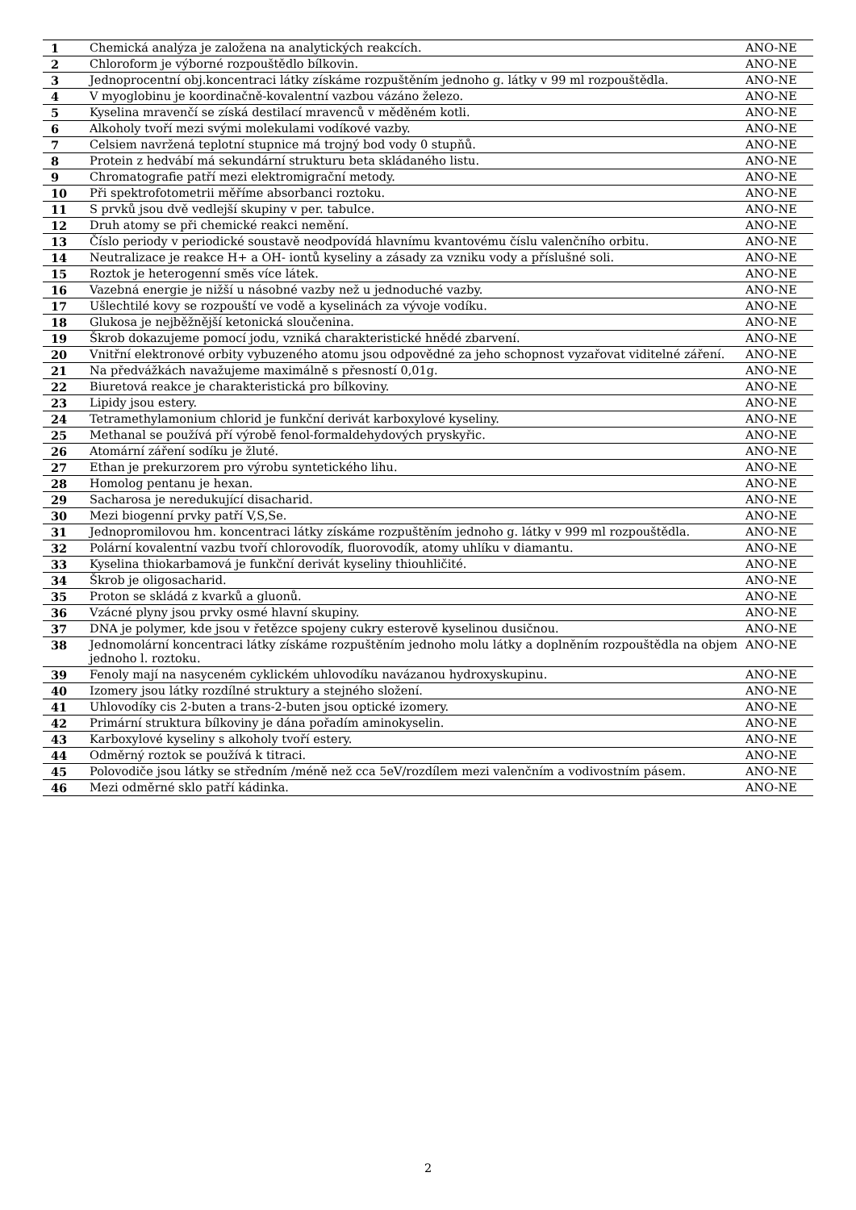| 1 | Chemická analýza je založena na analytických reakcích. | ANO-NE |
| 2 | Chloroform je výborné rozpouštědlo bílkovin. | ANO-NE |
| 3 | Jednoprocentní obj.koncentraci látky získáme rozpuštěním jednoho g. látky v 99 ml rozpouštědla. | ANO-NE |
| 4 | V myoglobinu je koordinačně-kovalentní vazbou vázáno železo. | ANO-NE |
| 5 | Kyselina mravenčí se získá destilací mravenců v měděném kotli. | ANO-NE |
| 6 | Alkoholy tvoří mezi svými molekulami vodíkové vazby. | ANO-NE |
| 7 | Celsiem navržená teplotní stupnice má trojný bod vody 0 stupňů. | ANO-NE |
| 8 | Protein z hedvábí má sekundární strukturu beta skládaného listu. | ANO-NE |
| 9 | Chromatografie patří mezi elektromigrační metody. | ANO-NE |
| 10 | Při spektrofotometrii měříme absorbanci roztoku. | ANO-NE |
| 11 | S prvků jsou dvě vedlejší skupiny v per. tabulce. | ANO-NE |
| 12 | Druh atomy se při chemické reakci nemění. | ANO-NE |
| 13 | Číslo periody v periodické soustavě neodpovídá hlavnímu kvantovému číslu valenčního orbitu. | ANO-NE |
| 14 | Neutralizace je reakce H+ a OH- iontů kyseliny a zásady za vzniku vody a příslušné soli. | ANO-NE |
| 15 | Roztok je heterogenní směs více látek. | ANO-NE |
| 16 | Vazebná energie je nižší u násobné vazby než u jednoduché vazby. | ANO-NE |
| 17 | Ušlechtilé kovy se rozpouští ve vodě a kyselinách za vývoje vodíku. | ANO-NE |
| 18 | Glukosa je nejběžnější ketonická sloučenina. | ANO-NE |
| 19 | Škrob dokazujeme pomocí jodu, vzniká charakteristické hnědé zbarvení. | ANO-NE |
| 20 | Vnitřní elektronové orbity vybuzeného atomu jsou odpovědné za jeho schopnost vyzařovat viditelné záření. | ANO-NE |
| 21 | Na předvážkách navažujeme maximálně s přesností 0,01g. | ANO-NE |
| 22 | Biuretová reakce je charakteristická pro bílkoviny. | ANO-NE |
| 23 | Lipidy jsou estery. | ANO-NE |
| 24 | Tetramethylamonium chlorid je funkční derivát karboxylové kyseliny. | ANO-NE |
| 25 | Methanal se používá pří výrobě fenol-formaldehydových pryskyřic. | ANO-NE |
| 26 | Atomární záření sodíku je žluté. | ANO-NE |
| 27 | Ethan je prekurzorem pro výrobu syntetického lihu. | ANO-NE |
| 28 | Homolog pentanu je hexan. | ANO-NE |
| 29 | Sacharosa je neredukující disacharid. | ANO-NE |
| 30 | Mezi biogenní prvky patří V,S,Se. | ANO-NE |
| 31 | Jednopromilovou hm. koncentraci látky získáme rozpuštěním jednoho g. látky v 999 ml rozpouštědla. | ANO-NE |
| 32 | Polární kovalentní vazbu tvoří chlorovodík, fluorovodík, atomy uhlíku v diamantu. | ANO-NE |
| 33 | Kyselina thiokarbamová je funkční derivát kyseliny thiouhličité. | ANO-NE |
| 34 | Škrob je oligosacharid. | ANO-NE |
| 35 | Proton se skládá z kvarků a gluonů. | ANO-NE |
| 36 | Vzácné plyny jsou prvky osmé hlavní skupiny. | ANO-NE |
| 37 | DNA je polymer, kde jsou v řetězce spojeny cukry esterově kyselinou dusičnou. | ANO-NE |
| 38 | Jednomolární koncentraci látky získáme rozpuštěním jednoho molu látky a doplněním rozpouštědla na objem jednoho l. roztoku. | ANO-NE |
| 39 | Fenoly mají na nasyceném cyklickém uhlovodíku navázanou hydroxyskupinu. | ANO-NE |
| 40 | Izomery jsou látky rozdílné struktury a stejného složení. | ANO-NE |
| 41 | Uhlovodíky cis 2-buten a trans-2-buten jsou optické izomery. | ANO-NE |
| 42 | Primární struktura bílkoviny je dána pořadím aminokyselin. | ANO-NE |
| 43 | Karboxylové kyseliny s alkoholy tvoří estery. | ANO-NE |
| 44 | Odměrný roztok se používá k titraci. | ANO-NE |
| 45 | Polovodiče jsou látky se středním /méně než cca 5eV/rozdílem mezi valenčním a vodivostním pásem. | ANO-NE |
| 46 | Mezi odměrné sklo patří kádinka. | ANO-NE |
2